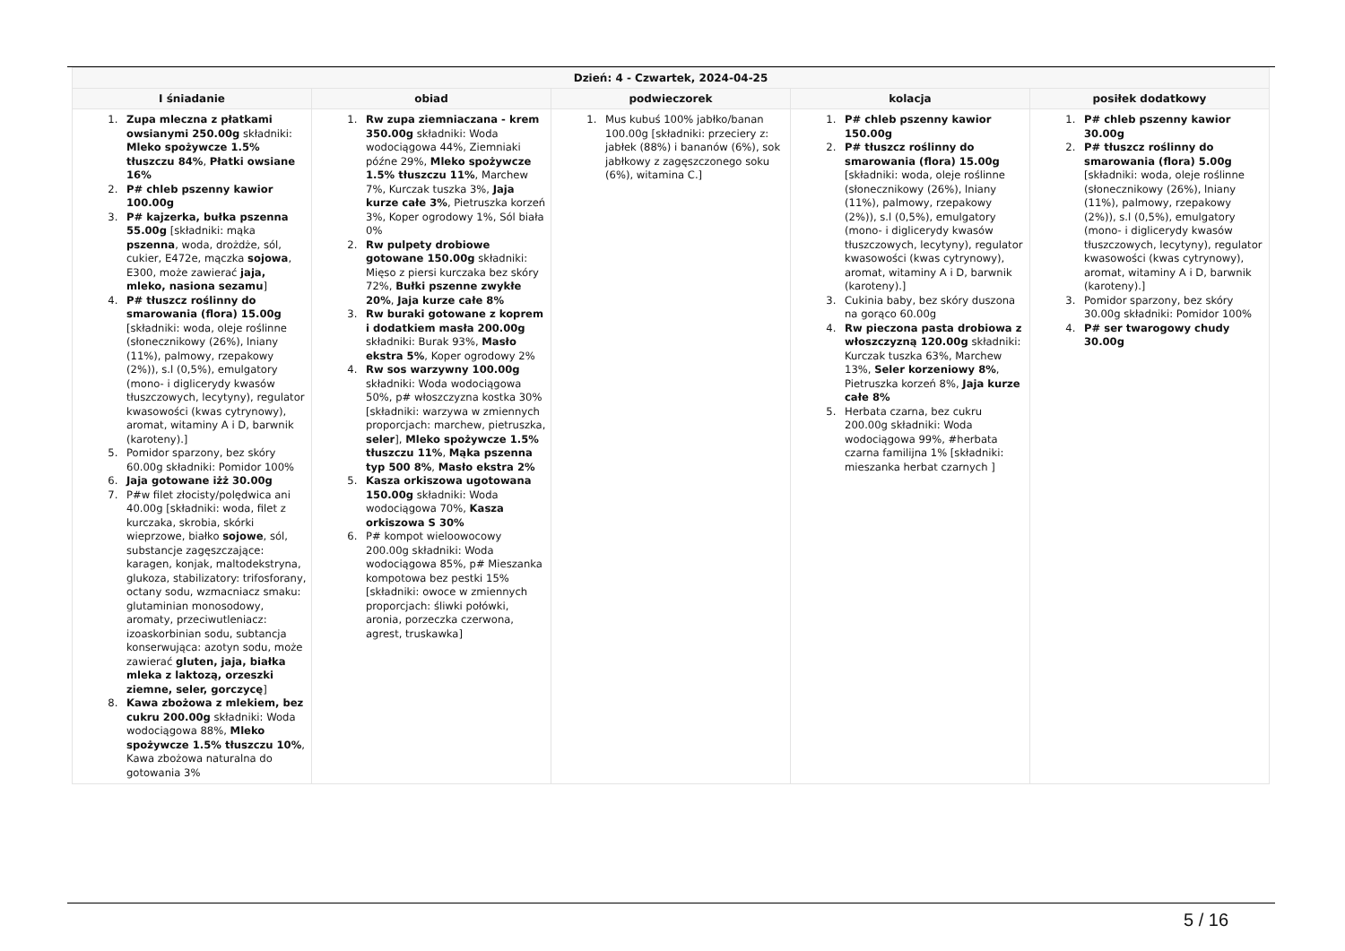| Dzień: 4 - Czwartek, 2024-04-25 | | | | |
| --- | --- | --- | --- | --- |
| I śniadanie | obiad | podwieczorek | kolacja | posiłek dodatkowy |
| 1. Zupa mleczna z płatkami owsianymi 250.00g składniki: Mleko spożywcze 1.5% tłuszczu 84% , Płatki owsiane 16% 2. P# chleb pszenny kawior 100.00g 3. P# kajzerka, bułka pszenna 55.00g [składniki: mąka pszenna , woda, drożdże, sól, cukier, E472e, mączka sojowa , E300, może zawierać jaja, mleko, nasiona sezamu ] 4. P# tłuszcz roślinny do smarowania (flora) 15.00g [składniki: woda, oleje roślinne (słonecznikowy (26%), lniany (11%), palmowy, rzepakowy (2%)), s.l (0,5%), emulgatory (mono- i diglicerydy kwasów tłuszczowych, lecytyny), regulator kwasowości (kwas cytrynowy), aromat, witaminy A i D, barwnik (karoteny).] 5. Pomidor sparzony, bez skóry 60.00g składniki: Pomidor 100% 6. Jaja gotowane iżż 30.00g 7. P#w filet złocisty/polędwica ani 40.00g [składniki: woda, filet z kurczaka, skrobia, skórki wieprzowe, białko sojowe , sól, substancje zagęszczające: karagen, konjak, maltodekstryna, glukoza, stabilizatory: trifosforany, octany sodu, wzmacniacz smaku: glutaminian monosodowy, aromaty, przeciwutleniacz: izoaskorbinian sodu, subtancja konserwująca: azotyn sodu, może zawierać gluten, jaja, białka mleka z laktozą, orzeszki ziemne, seler, gorczycę ] 8. Kawa zbożowa z mlekiem, bez cukru 200.00g składniki: Woda wodociągowa 88%, Mleko spożywcze 1.5% tłuszczu 10% , Kawa zbożowa naturalna do gotowania 3% | 1. Rw zupa ziemniaczana - krem 350.00g składniki: Woda wodociągowa 44%, Ziemniaki późne 29%, Mleko spożywcze 1.5% tłuszczu 11% , Marchew 7%, Kurczak tuszka 3%, Jaja kurze całe 3% , Pietruszka korzeń 3%, Koper ogrodowy 1%, Sól biała 0% 2. Rw pulpety drobiowe gotowane 150.00g składniki: Mięso z piersi kurczaka bez skóry 72%, Bułki pszenne zwykłe 20% , Jaja kurze całe 8% 3. Rw buraki gotowane z koprem i dodatkiem masła 200.00g składniki: Burak 93%, Masło ekstra 5% , Koper ogrodowy 2% 4. Rw sos warzywny 100.00g składniki: Woda wodociągowa 50%, p# włoszczyzna kostka 30% [składniki: warzywa w zmiennych proporcjach: marchew, pietruszka, seler ], Mleko spożywcze 1.5% tłuszczu 11% , Mąka pszenna typ 500 8% , Masło ekstra 2% 5. Kasza orkiszowa ugotowana 150.00g składniki: Woda wodociągowa 70%, Kasza orkiszowa S 30% 6. P# kompot wieloowocowy 200.00g składniki: Woda wodociągowa 85%, p# Mieszanka kompotowa bez pestki 15% [składniki: owoce w zmiennych proporcjach: śliwki połówki, aronia, porzeczka czerwona, agrest, truskawka] | 1. Mus kubuś 100% jabłko/banan 100.00g [składniki: przeciery z: jabłek (88%) i bananów (6%), sok jabłkowy z zagęszczonego soku (6%), witamina C.] | 1. P# chleb pszenny kawior 150.00g 2. P# tłuszcz roślinny do smarowania (flora) 15.00g [składniki: woda, oleje roślinne (słonecznikowy (26%), lniany (11%), palmowy, rzepakowy (2%)), s.l (0,5%), emulgatory (mono- i diglicerydy kwasów tłuszczowych, lecytyny), regulator kwasowości (kwas cytrynowy), aromat, witaminy A i D, barwnik (karoteny).] 3. Cukinia baby, bez skóry duszona na gorąco 60.00g 4. Rw pieczona pasta drobiowa z włoszczyzną 120.00g składniki: Kurczak tuszka 63%, Marchew 13%, Seler korzeniowy 8% , Pietruszka korzeń 8%, Jaja kurze całe 8% 5. Herbata czarna, bez cukru 200.00g składniki: Woda wodociągowa 99%, #herbata czarna familijna 1% [składniki: mieszanka herbat czarnych ] | 1. P# chleb pszenny kawior 30.00g 2. P# tłuszcz roślinny do smarowania (flora) 5.00g [składniki: woda, oleje roślinne (słonecznikowy (26%), lniany (11%), palmowy, rzepakowy (2%)), s.l (0,5%), emulgatory (mono- i diglicerydy kwasów tłuszczowych, lecytyny), regulator kwasowości (kwas cytrynowy), aromat, witaminy A i D, barwnik (karoteny).] 3. Pomidor sparzony, bez skóry 30.00g składniki: Pomidor 100% 4. P# ser twarogowy chudy 30.00g |
5 / 16